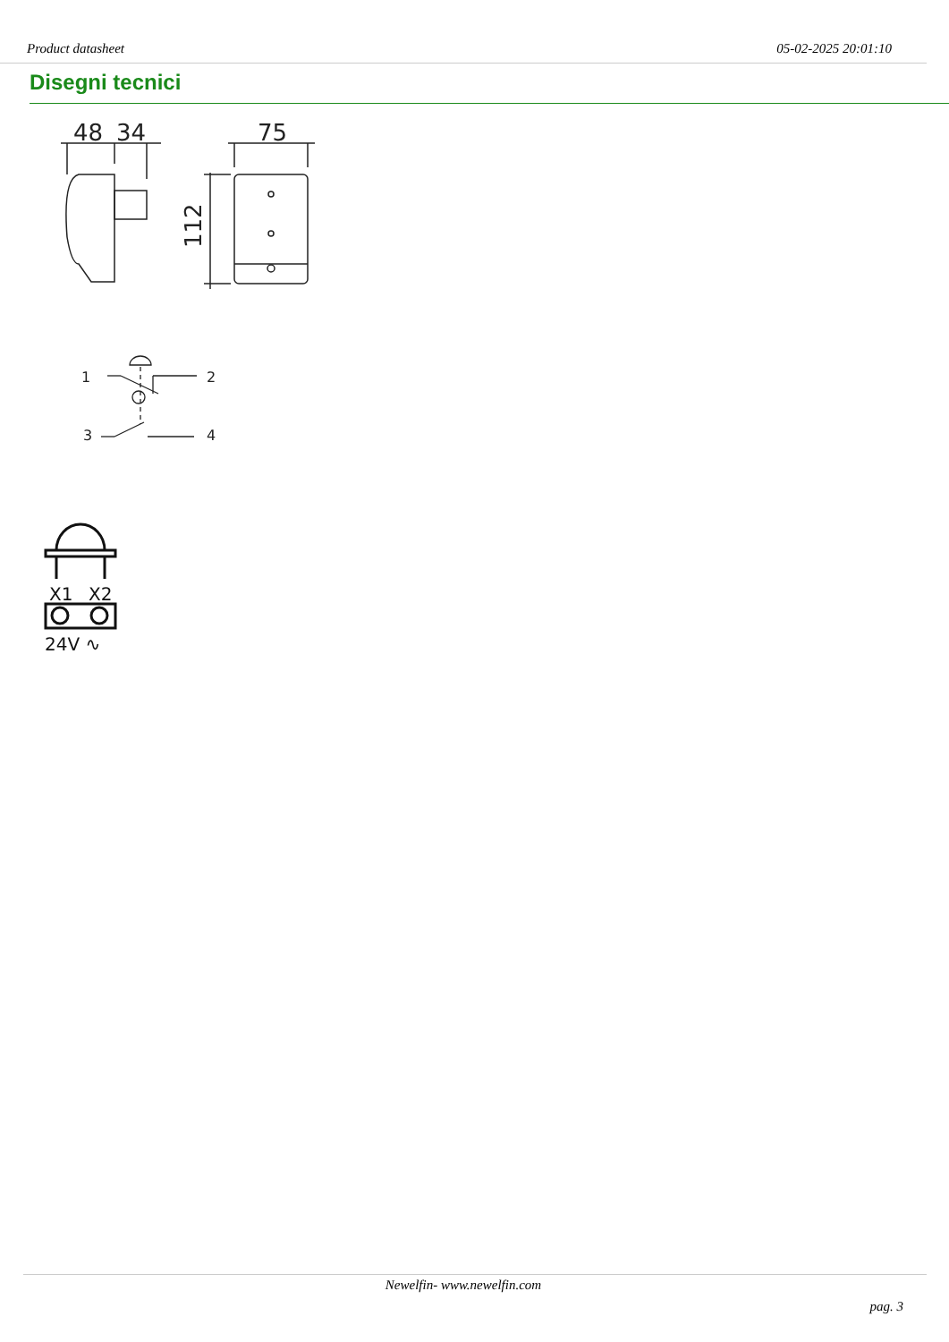Product datasheet 05-02-2025 20:01:10
Disegni tecnici
48
34
75
112
1
2
3
4
X1
X2
24V ∿
Newelfin- www.newelfin.com
pag. 3